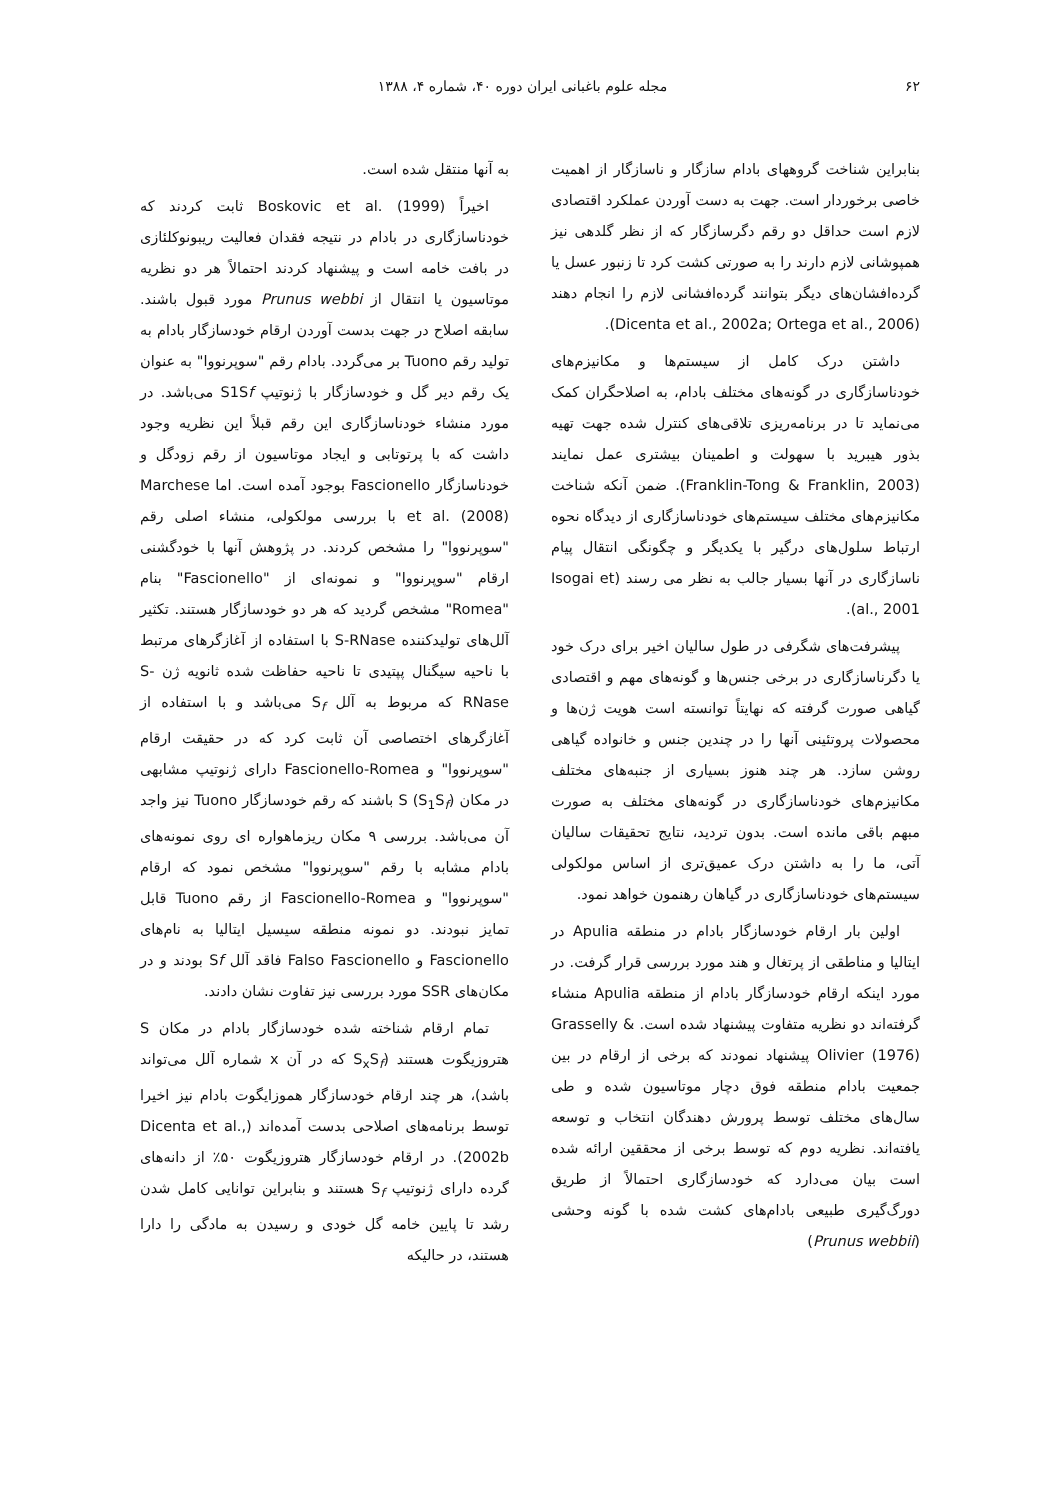۶۲ مجله علوم باغبانی ایران دوره ۴۰، شماره ۴، ۱۳۸۸
بنابراین شناخت گروههای بادام سازگار و ناسازگار از اهمیت خاصی برخوردار است. جهت به دست آوردن عملکرد اقتصادی لازم است حداقل دو رقم دگرسازگار که از نظر گلدهی نیز همپوشانی لازم دارند را به صورتی کشت کرد تا زنبور عسل یا گرده‌افشان‌های دیگر بتوانند گرده‌افشانی لازم را انجام دهند (Dicenta et al., 2002a; Ortega et al., 2006).
داشتن درک کامل از سیستم‌ها و مکانیزم‌های خودناسازگاری در گونه‌های مختلف بادام، به اصلاحگران کمک می‌نماید تا در برنامه‌ریزی تلاقی‌های کنترل شده جهت تهیه بذور هیبرید با سهولت و اطمینان بیشتری عمل نمایند (Franklin-Tong & Franklin, 2003). ضمن آنکه شناخت مکانیزم‌های مختلف سیستم‌های خودناسازگاری از دیدگاه نحوه ارتباط سلول‌های درگیر با یکدیگر و چگونگی انتقال پیام ناسازگاری در آنها بسیار جالب به نظر می رسند (Isogai et al., 2001).
پیشرفت‌های شگرفی در طول سالیان اخیر برای درک خود یا دگرناسازگاری در برخی جنس‌ها و گونه‌های مهم و اقتصادی گیاهی صورت گرفته که نهایتاً توانسته است هویت ژن‌ها و محصولات پروتئینی آنها را در چندین جنس و خانواده گیاهی روشن سازد. هر چند هنوز بسیاری از جنبه‌های مختلف مکانیزم‌های خودناسازگاری در گونه‌های مختلف به صورت مبهم باقی مانده است. بدون تردید، نتایج تحقیقات سالیان آتی، ما را به داشتن درک عمیق‌تری از اساس مولکولی سیستم‌های خودناسازگاری در گیاهان رهنمون خواهد نمود.
اولین بار ارقام خودسازگار بادام در منطقه Apulia در ایتالیا و مناطقی از پرتغال و هند مورد بررسی قرار گرفت. در مورد اینکه ارقام خودسازگار بادام از منطقه Apulia منشاء گرفته‌اند دو نظریه متفاوت پیشنهاد شده است. Grasselly & Olivier (1976) پیشنهاد نمودند که برخی از ارقام در بین جمعیت بادام منطقه فوق دچار موتاسیون شده و طی سال‌های مختلف توسط پرورش دهندگان انتخاب و توسعه یافته‌اند. نظریه دوم که توسط برخی از محققین ارائه شده است بیان می‌دارد که خودسازگاری احتمالاً از طریق دورگ‌گیری طبیعی بادام‌های کشت شده با گونه وحشی (Prunus webbii)
به آنها منتقل شده است.
اخیراً Boskovic et al. (1999) ثابت کردند که خودناسازگاری در بادام در نتیجه فقدان فعالیت ریبونوکلئازی در بافت خامه است و پیشنهاد کردند احتمالاً هر دو نظریه موتاسیون یا انتقال از Prunus webbi مورد قبول باشند. سابقه اصلاح در جهت بدست آوردن ارقام خودسازگار بادام به تولید رقم Tuono بر می‌گردد. بادام رقم "سوپرنووا" به عنوان یک رقم دیر گل و خودسازگار با ژنوتیپ S1Sf می‌باشد. در مورد منشاء خودناسازگاری این رقم قبلاً این نظریه وجود داشت که با پرتوتابی و ایجاد موتاسیون از رقم زودگل و خودناسازگار Fascionello بوجود آمده است. اما Marchese et al. (2008) با بررسی مولکولی، منشاء اصلی رقم "سوپرنووا" را مشخص کردند. در پژوهش آنها با خودگشنی ارقام "سوپرنووا" و نمونه‌ای از "Fascionello" بنام "Romea" مشخص گردید که هر دو خودسازگار هستند. تکثیر آلل‌های تولیدکننده S-RNase با استفاده از آغازگرهای مرتبط با ناحیه سیگنال پپتیدی تا ناحیه حفاظت شده ثانویه ژن S-RNase که مربوط به آلل S<sub>f</sub> می‌باشد و با استفاده از آغازگرهای اختصاصی آن ثابت کرد که در حقیقت ارقام "سوپرنووا" و Fascionello-Romea دارای ژنوتیپ مشابهی در مکان S (S<sub>1</sub>S<sub>f</sub>) باشند که رقم خودسازگار Tuono نیز واجد آن می‌باشد. بررسی ۹ مکان ریزماهواره ای روی نمونه‌های بادام مشابه با رقم "سوپرنووا" مشخص نمود که ارقام "سوپرنووا" و Fascionello-Romea از رقم Tuono قابل تمایز نبودند. دو نمونه منطقه سیسیل ایتالیا به نام‌های Fascionello و Falso Fascionello فاقد آلل Sf بودند و در مکان‌های SSR مورد بررسی نیز تفاوت نشان دادند.
تمام ارقام شناخته شده خودسازگار بادام در مکان S هتروزیگوت هستند (S<sub>x</sub>S<sub>f</sub> که در آن x شماره آلل می‌تواند باشد)، هر چند ارقام خودسازگار هموزایگوت بادام نیز اخیرا توسط برنامه‌های اصلاحی بدست آمده‌اند (Dicenta et al., 2002b). در ارقام خودسازگار هتروزیگوت ۵۰٪ از دانه‌های گرده دارای ژنوتیپ S<sub>f</sub> هستند و بنابراین توانایی کامل شدن رشد تا پایین خامه گل خودی و رسیدن به مادگی را دارا هستند، در حالیکه